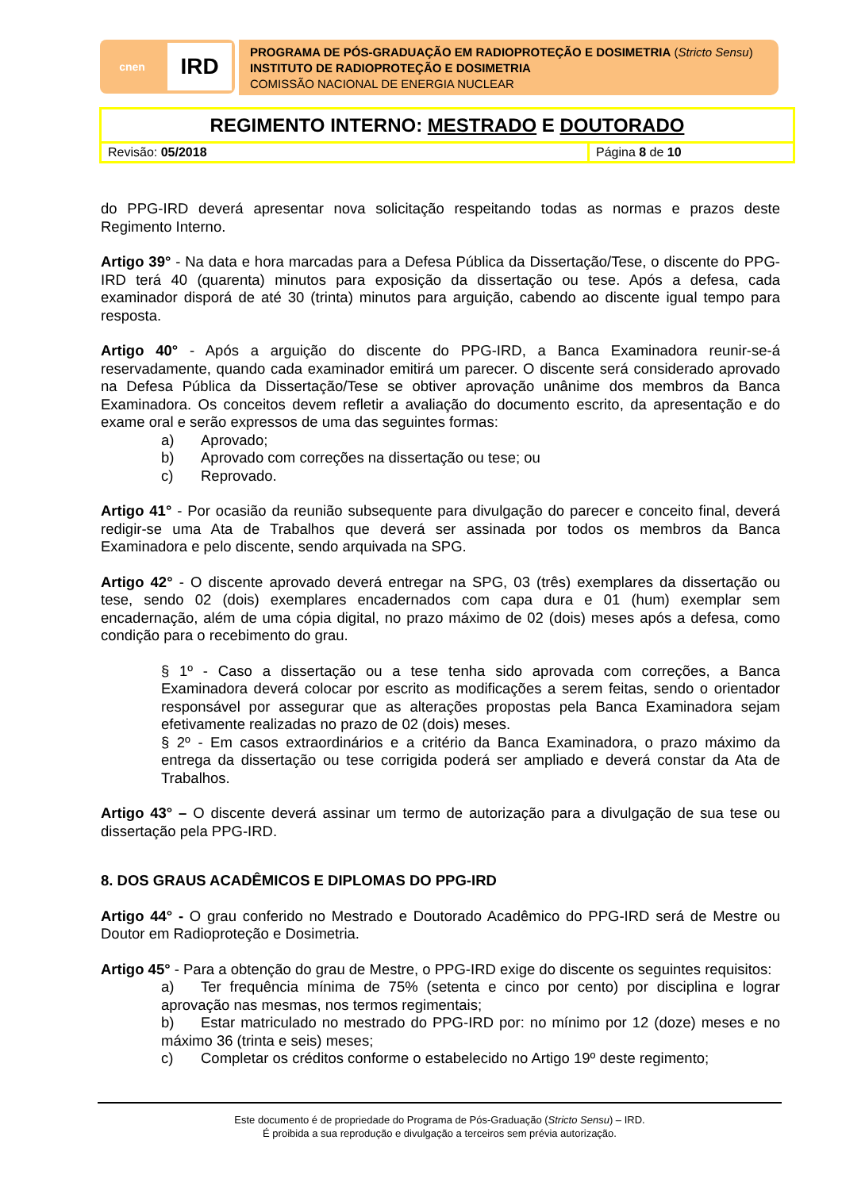cnen
IRD
PROGRAMA DE PÓS-GRADUAÇÃO EM RADIOPROTEÇÃO E DOSIMETRIA (Stricto Sensu)
INSTITUTO DE RADIOPROTEÇÃO E DOSIMETRIA
COMISSÃO NACIONAL DE ENERGIA NUCLEAR
| REGIMENTO INTERNO: MESTRADO E DOUTORADO | |
| Revisão: 05/2018 | Página 8 de 10 |
do PPG-IRD deverá apresentar nova solicitação respeitando todas as normas e prazos deste Regimento Interno.
Artigo 39° - Na data e hora marcadas para a Defesa Pública da Dissertação/Tese, o discente do PPG-IRD terá 40 (quarenta) minutos para exposição da dissertação ou tese. Após a defesa, cada examinador disporá de até 30 (trinta) minutos para arguição, cabendo ao discente igual tempo para resposta.
Artigo 40° - Após a arguição do discente do PPG-IRD, a Banca Examinadora reunir-se-á reservadamente, quando cada examinador emitirá um parecer. O discente será considerado aprovado na Defesa Pública da Dissertação/Tese se obtiver aprovação unânime dos membros da Banca Examinadora. Os conceitos devem refletir a avaliação do documento escrito, da apresentação e do exame oral e serão expressos de uma das seguintes formas:
a) Aprovado;
b) Aprovado com correções na dissertação ou tese; ou
c) Reprovado.
Artigo 41° - Por ocasião da reunião subsequente para divulgação do parecer e conceito final, deverá redigir-se uma Ata de Trabalhos que deverá ser assinada por todos os membros da Banca Examinadora e pelo discente, sendo arquivada na SPG.
Artigo 42° - O discente aprovado deverá entregar na SPG, 03 (três) exemplares da dissertação ou tese, sendo 02 (dois) exemplares encadernados com capa dura e 01 (hum) exemplar sem encadernação, além de uma cópia digital, no prazo máximo de 02 (dois) meses após a defesa, como condição para o recebimento do grau.
§ 1º - Caso a dissertação ou a tese tenha sido aprovada com correções, a Banca Examinadora deverá colocar por escrito as modificações a serem feitas, sendo o orientador responsável por assegurar que as alterações propostas pela Banca Examinadora sejam efetivamente realizadas no prazo de 02 (dois) meses.
§ 2º - Em casos extraordinários e a critério da Banca Examinadora, o prazo máximo da entrega da dissertação ou tese corrigida poderá ser ampliado e deverá constar da Ata de Trabalhos.
Artigo 43° – O discente deverá assinar um termo de autorização para a divulgação de sua tese ou dissertação pela PPG-IRD.
8. DOS GRAUS ACADÊMICOS E DIPLOMAS DO PPG-IRD
Artigo 44° - O grau conferido no Mestrado e Doutorado Acadêmico do PPG-IRD será de Mestre ou Doutor em Radioproteção e Dosimetria.
Artigo 45° - Para a obtenção do grau de Mestre, o PPG-IRD exige do discente os seguintes requisitos:
a) Ter frequência mínima de 75% (setenta e cinco por cento) por disciplina e lograr aprovação nas mesmas, nos termos regimentais;
b) Estar matriculado no mestrado do PPG-IRD por: no mínimo por 12 (doze) meses e no máximo 36 (trinta e seis) meses;
c) Completar os créditos conforme o estabelecido no Artigo 19º deste regimento;
Este documento é de propriedade do Programa de Pós-Graduação (Stricto Sensu) – IRD.
É proibida a sua reprodução e divulgação a terceiros sem prévia autorização.